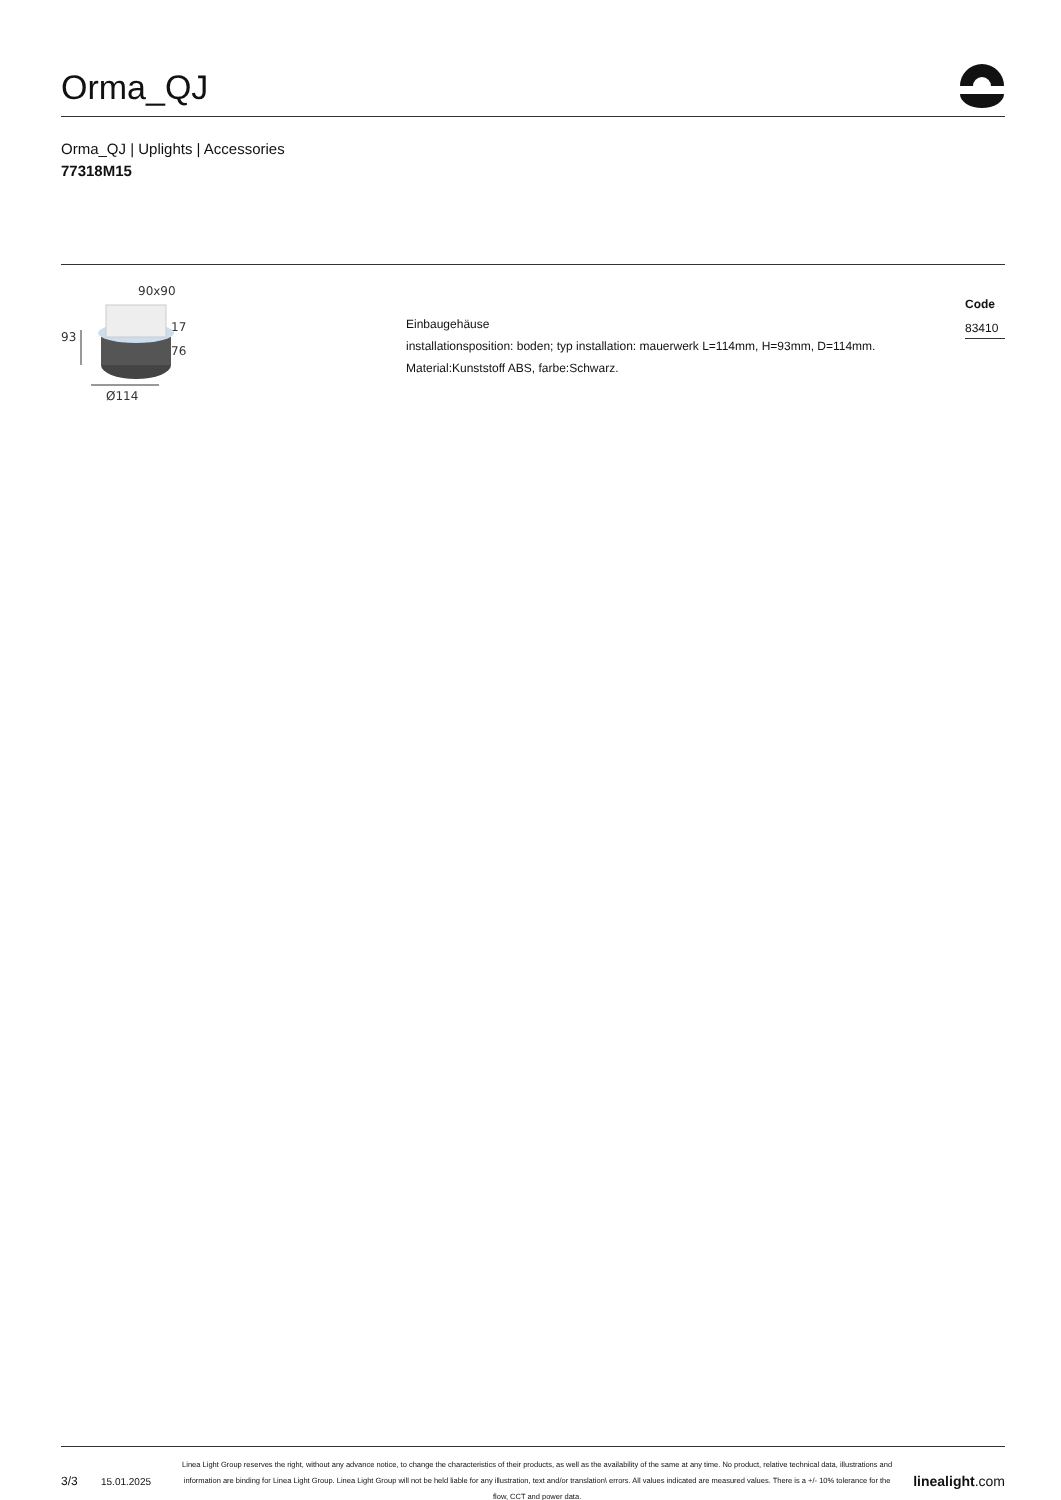Orma_QJ
Orma_QJ | Uplights | Accessories
77318M15
90x90
93
17
76
Ø114
Einbaugehäuse
installationsposition: boden; typ installation: mauerwerk L=114mm, H=93mm, D=114mm.
Material:Kunststoff ABS, farbe:Schwarz.
Code
83410
3/3
15.01.2025
Linea Light Group reserves the right, without any advance notice, to change the characteristics of their products, as well as the availability of the same at any time. No product, relative technical data, illustrations and information are binding for Linea Light Group. Linea Light Group will not be held liable for any illustration, text and/or translation\ errors. All values indicated are measured values. There is a +/- 10% tolerance for the flow, CCT and power data.
linealight.com